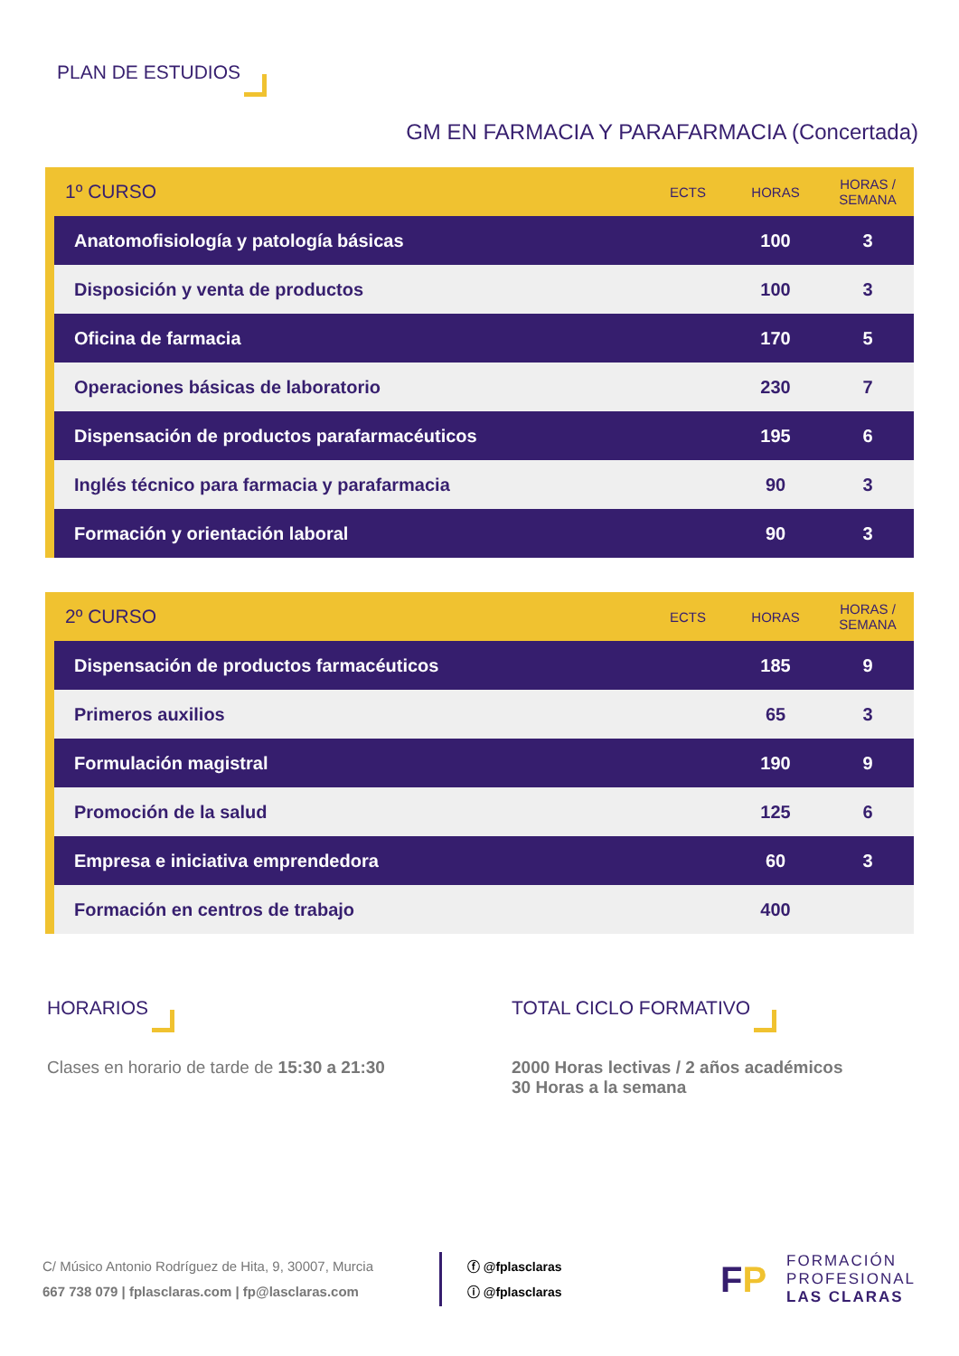PLAN DE ESTUDIOS
GM EN FARMACIA Y PARAFARMACIA (Concertada)
| 1º CURSO | | ECTS | HORAS | HORAS / SEMANA |
| --- | --- | --- | --- | --- |
| | Anatomofisiología y patología básicas | | 100 | 3 |
| | Disposición y venta de productos | | 100 | 3 |
| | Oficina de farmacia | | 170 | 5 |
| | Operaciones básicas de laboratorio | | 230 | 7 |
| | Dispensación de productos parafarmacéuticos | | 195 | 6 |
| | Inglés técnico para farmacia y parafarmacia | | 90 | 3 |
| | Formación y orientación laboral | | 90 | 3 |
| 2º CURSO | | ECTS | HORAS | HORAS / SEMANA |
| --- | --- | --- | --- | --- |
| | Dispensación de productos farmacéuticos | | 185 | 9 |
| | Primeros auxilios | | 65 | 3 |
| | Formulación magistral | | 190 | 9 |
| | Promoción de la salud | | 125 | 6 |
| | Empresa e iniciativa emprendedora | | 60 | 3 |
| | Formación en centros de trabajo | | 400 | |
HORARIOS
Clases en horario de tarde de 15:30 a 21:30
TOTAL CICLO FORMATIVO
2000 Horas lectivas / 2 años académicos
30 Horas a la semana
C/ Músico Antonio Rodríguez de Hita, 9, 30007, Murcia
667 738 079 | fplasclaras.com | fp@lasclaras.com
ⓕ @fplasclaras
ⓘ @fplasclaras
FP
FORMACIÓN
PROFESIONAL
LAS CLARAS